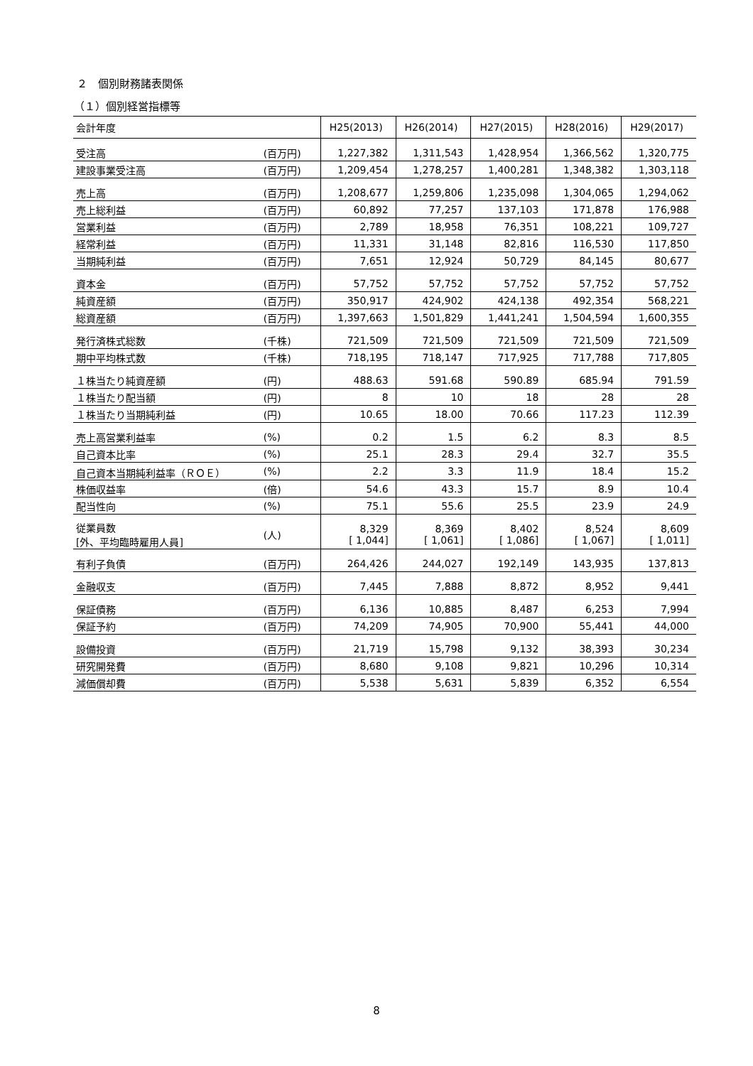２　個別財務諸表関係
（１）個別経営指標等
| 会計年度 | | H25(2013) | H26(2014) | H27(2015) | H28(2016) | H29(2017) |
| --- | --- | --- | --- | --- | --- | --- |
| 受注高 | (百万円) | 1,227,382 | 1,311,543 | 1,428,954 | 1,366,562 | 1,320,775 |
| 建設事業受注高 | (百万円) | 1,209,454 | 1,278,257 | 1,400,281 | 1,348,382 | 1,303,118 |
| 売上高 | (百万円) | 1,208,677 | 1,259,806 | 1,235,098 | 1,304,065 | 1,294,062 |
| 売上総利益 | (百万円) | 60,892 | 77,257 | 137,103 | 171,878 | 176,988 |
| 営業利益 | (百万円) | 2,789 | 18,958 | 76,351 | 108,221 | 109,727 |
| 経常利益 | (百万円) | 11,331 | 31,148 | 82,816 | 116,530 | 117,850 |
| 当期純利益 | (百万円) | 7,651 | 12,924 | 50,729 | 84,145 | 80,677 |
| 資本金 | (百万円) | 57,752 | 57,752 | 57,752 | 57,752 | 57,752 |
| 純資産額 | (百万円) | 350,917 | 424,902 | 424,138 | 492,354 | 568,221 |
| 総資産額 | (百万円) | 1,397,663 | 1,501,829 | 1,441,241 | 1,504,594 | 1,600,355 |
| 発行済株式総数 | (千株) | 721,509 | 721,509 | 721,509 | 721,509 | 721,509 |
| 期中平均株式数 | (千株) | 718,195 | 718,147 | 717,925 | 717,788 | 717,805 |
| １株当たり純資産額 | (円) | 488.63 | 591.68 | 590.89 | 685.94 | 791.59 |
| １株当たり配当額 | (円) | 8 | 10 | 18 | 28 | 28 |
| １株当たり当期純利益 | (円) | 10.65 | 18.00 | 70.66 | 117.23 | 112.39 |
| 売上高営業利益率 | (%) | 0.2 | 1.5 | 6.2 | 8.3 | 8.5 |
| 自己資本比率 | (%) | 25.1 | 28.3 | 29.4 | 32.7 | 35.5 |
| 自己資本当期純利益率（ＲＯＥ） | (%) | 2.2 | 3.3 | 11.9 | 18.4 | 15.2 |
| 株価収益率 | (倍) | 54.6 | 43.3 | 15.7 | 8.9 | 10.4 |
| 配当性向 | (%) | 75.1 | 55.6 | 25.5 | 23.9 | 24.9 |
| 従業員数 [外、平均臨時雇用人員] | (人) | 8,329 [ 1,044] | 8,369 [ 1,061] | 8,402 [ 1,086] | 8,524 [ 1,067] | 8,609 [ 1,011] |
| 有利子負債 | (百万円) | 264,426 | 244,027 | 192,149 | 143,935 | 137,813 |
| 金融収支 | (百万円) | 7,445 | 7,888 | 8,872 | 8,952 | 9,441 |
| 保証債務 | (百万円) | 6,136 | 10,885 | 8,487 | 6,253 | 7,994 |
| 保証予約 | (百万円) | 74,209 | 74,905 | 70,900 | 55,441 | 44,000 |
| 設備投資 | (百万円) | 21,719 | 15,798 | 9,132 | 38,393 | 30,234 |
| 研究開発費 | (百万円) | 8,680 | 9,108 | 9,821 | 10,296 | 10,314 |
| 減価償却費 | (百万円) | 5,538 | 5,631 | 5,839 | 6,352 | 6,554 |
8